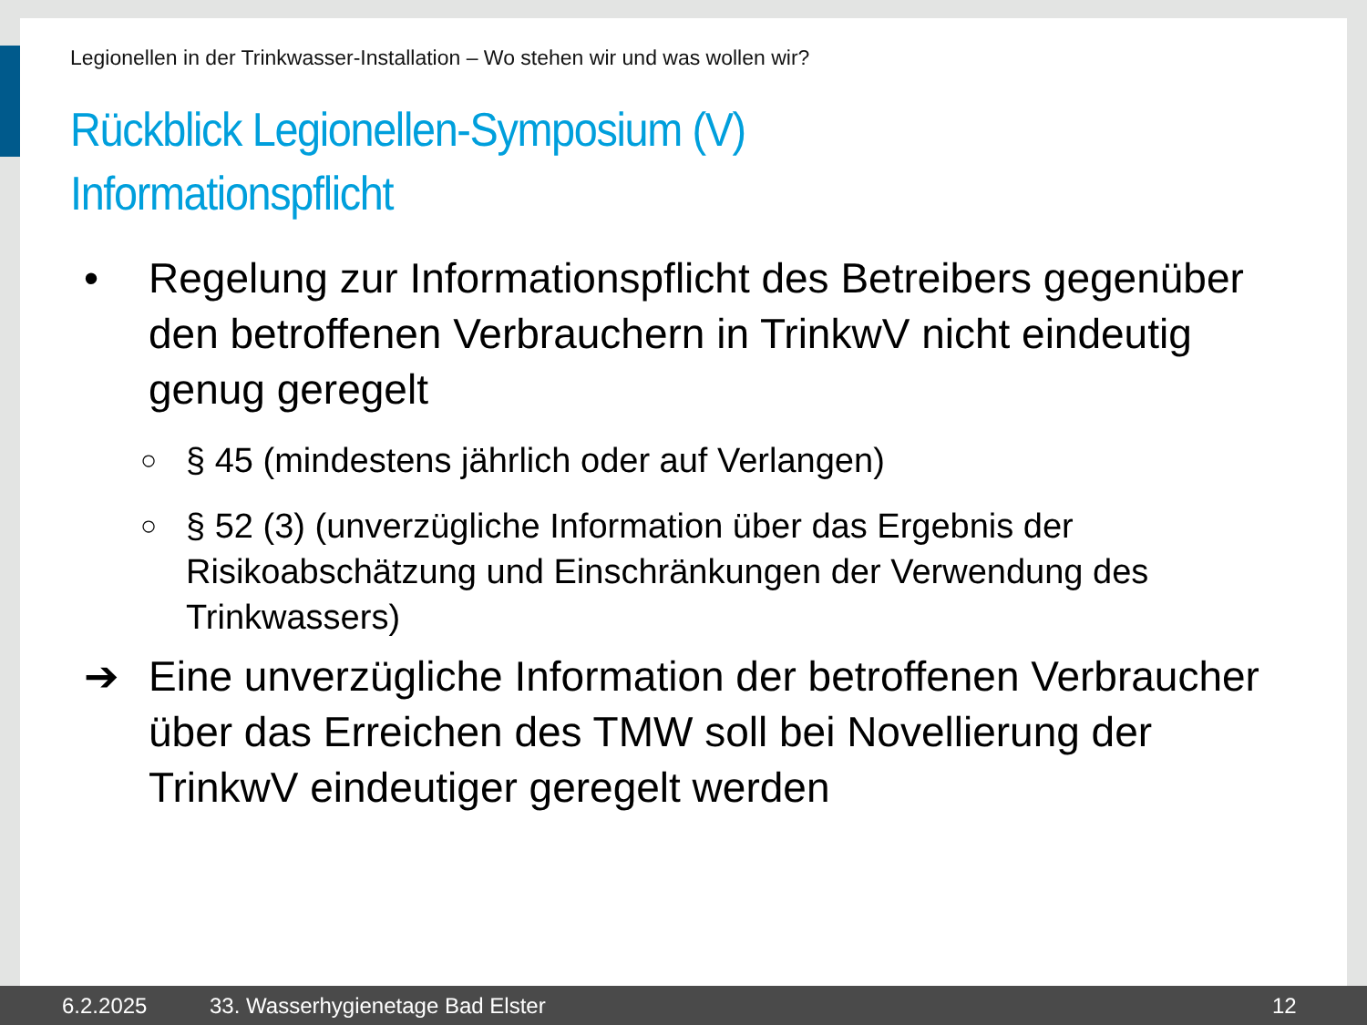Legionellen in der Trinkwasser-Installation – Wo stehen wir und was wollen wir?
Rückblick Legionellen-Symposium (V)
Informationspflicht
• Regelung zur Informationspflicht des Betreibers gegenüber den betroffenen Verbrauchern in TrinkwV nicht eindeutig genug geregelt
○
§ 45 (mindestens jährlich oder auf Verlangen)
○
§ 52 (3) (unverzügliche Information über das Ergebnis der Risikoabschätzung und Einschränkungen der Verwendung des Trinkwassers)
➔ Eine unverzügliche Information der betroffenen Verbraucher über das Erreichen des TMW soll bei Novellierung der TrinkwV eindeutiger geregelt werden
6.2.2025 33. Wasserhygienetage Bad Elster 12